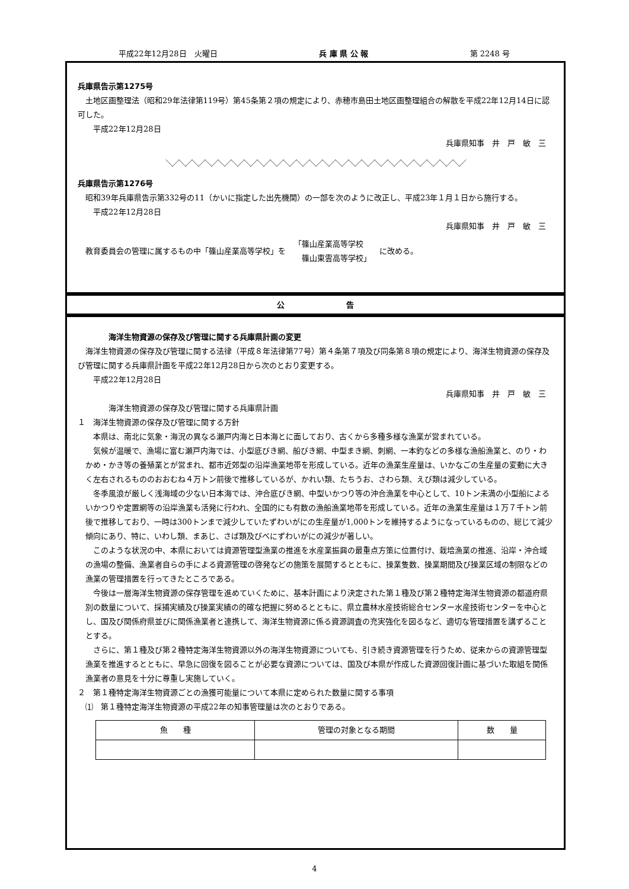平成22年12月28日　火曜日 兵 庫 県 公 報 第 2248 号
兵庫県告示第1275号
土地区画整理法（昭和29年法律第119号）第45条第２項の規定により、赤穂市島田土地区画整理組合の解散を平成22年12月14日に認可した。
平成22年12月28日
兵庫県知事　井　戸　敏　三
＼／＼／＼／＼／＼／＼／＼／＼／＼／＼／＼／＼／＼／＼／＼／＼／＼／＼／＼／＼／＼／＼／＼／
兵庫県告示第1276号
昭和39年兵庫県告示第332号の11（かいに指定した出先機関）の一部を次のように改正し、平成23年１月１日から施行する。
平成22年12月28日
兵庫県知事　井　戸　敏　三
教育委員会の管理に属するもの中「篠山産業高等学校」を 「篠山産業高等学校
　篠山東雲高等学校」 に改める。
公　　　　　　　　告
海洋生物資源の保存及び管理に関する兵庫県計画の変更
海洋生物資源の保存及び管理に関する法律（平成８年法律第77号）第４条第７項及び同条第８項の規定により、海洋生物資源の保存及び管理に関する兵庫県計画を平成22年12月28日から次のとおり変更する。
平成22年12月28日
兵庫県知事　井　戸　敏　三
海洋生物資源の保存及び管理に関する兵庫県計画
１　海洋生物資源の保存及び管理に関する方針
本県は、南北に気象・海況の異なる瀬戸内海と日本海とに面しており、古くから多種多様な漁業が営まれている。
気候が温暖で、漁場に富む瀬戸内海では、小型底びき網、船びき網、中型まき網、刺網、一本釣などの多様な漁船漁業と、のり・わかめ・かき等の養殖業とが営まれ、都市近郊型の沿岸漁業地帯を形成している。近年の漁業生産量は、いかなごの生産量の変動に大きく左右されるもののおおむね４万トン前後で推移しているが、かれい類、たちうお、さわら類、えび類は減少している。
冬季風浪が厳しく浅海域の少ない日本海では、沖合底びき網、中型いかつり等の沖合漁業を中心として、10トン未満の小型船によるいかつりや定置網等の沿岸漁業も活発に行われ、全国的にも有数の漁船漁業地帯を形成している。近年の漁業生産量は１万７千トン前後で推移しており、一時は300トンまで減少していたずわいがにの生産量が1,000トンを維持するようになっているものの、総じて減少傾向にあり、特に、いわし類、まあじ、さば類及びべにずわいがにの減少が著しい。
このような状況の中、本県においては資源管理型漁業の推進を水産業振興の最重点方策に位置付け、栽培漁業の推進、沿岸・沖合域の漁場の整備、漁業者自らの手による資源管理の啓発などの施策を展開するとともに、操業隻数、操業期間及び操業区域の制限などの漁業の管理措置を行ってきたところである。
今後は一層海洋生物資源の保存管理を進めていくために、基本計画により決定された第１種及び第２種特定海洋生物資源の都道府県別の数量について、採捕実績及び操業実績の的確な把握に努めるとともに、県立農林水産技術総合センター水産技術センターを中心とし、国及び関係府県並びに関係漁業者と連携して、海洋生物資源に係る資源調査の充実強化を図るなど、適切な管理措置を講ずることとする。
さらに、第１種及び第２種特定海洋生物資源以外の海洋生物資源についても、引き続き資源管理を行うため、従来からの資源管理型漁業を推進するとともに、早急に回復を図ることが必要な資源については、国及び本県が作成した資源回復計画に基づいた取組を関係漁業者の意見を十分に尊重し実施していく。
２　第１種特定海洋生物資源ごとの漁獲可能量について本県に定められた数量に関する事項
⑴　第１種特定海洋生物資源の平成22年の知事管理量は次のとおりである。
| 魚 種 | 管理の対象となる期間 | 数 量 |
| --- | --- | --- |
4